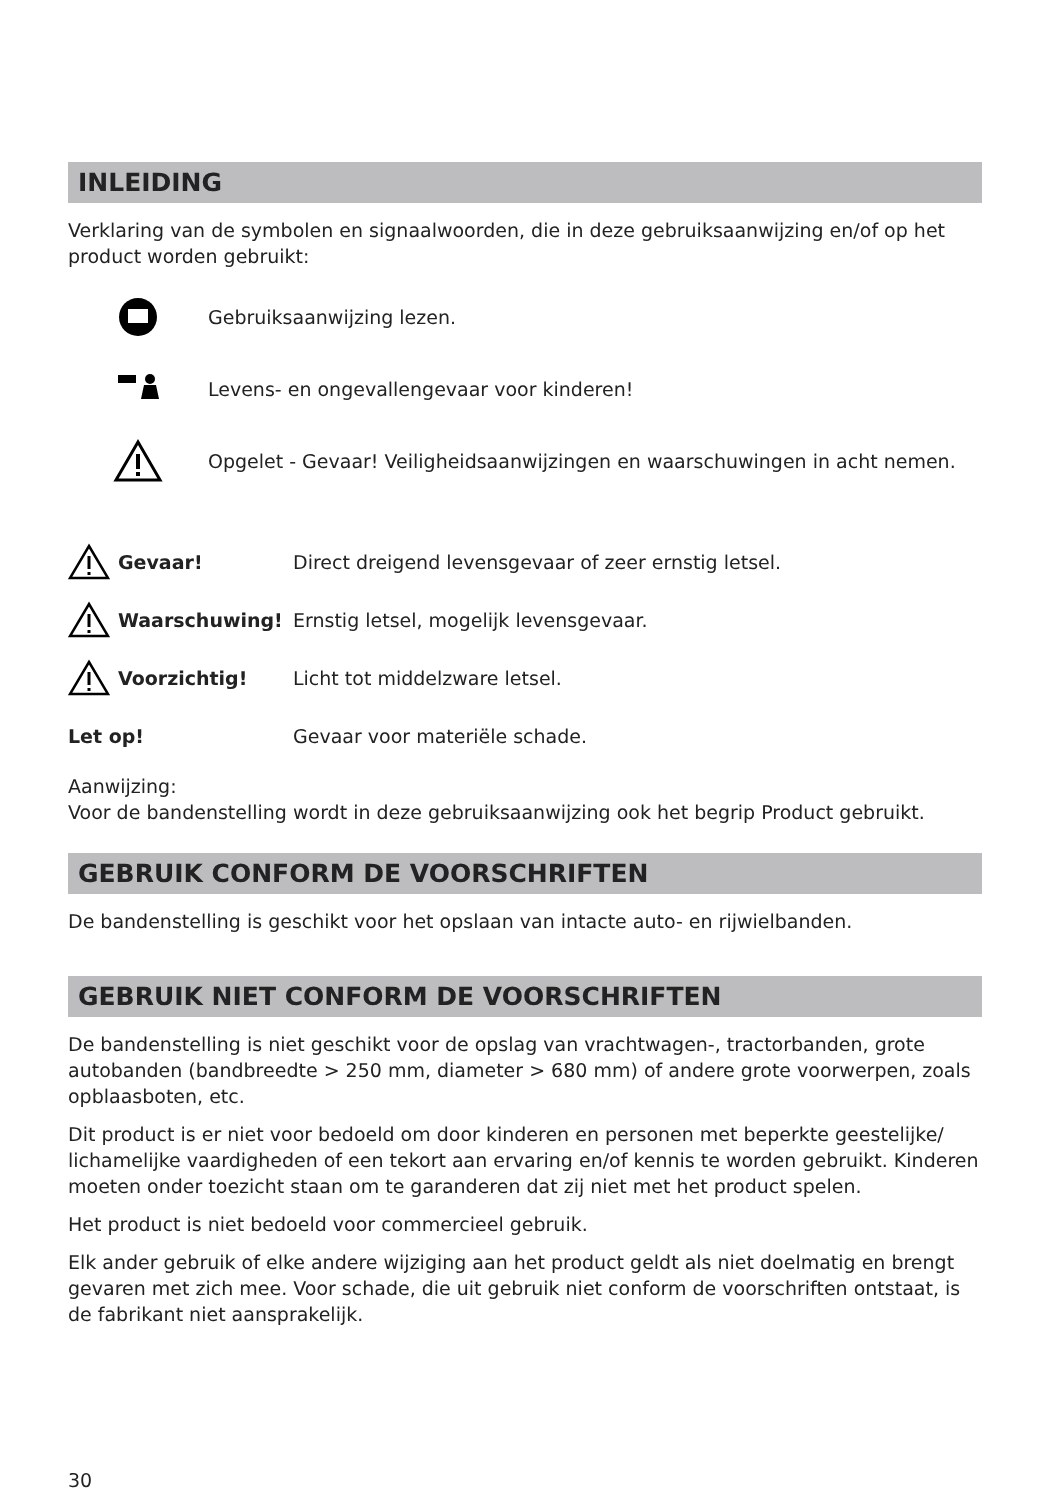INLEIDING
Verklaring van de symbolen en signaalwoorden, die in deze gebruiksaanwijzing en/of op het product worden gebruikt:
Gebruiksaanwijzing lezen.
Levens- en ongevallengevaar voor kinderen!
Opgelet - Gevaar! Veiligheidsaanwijzingen en waarschuwingen in acht nemen.
Gevaar!
Direct dreigend levensgevaar of zeer ernstig letsel.
Waarschuwing!
Ernstig letsel, mogelijk levensgevaar.
Voorzichtig! Licht tot middelzware letsel.
Let op! Gevaar voor materiële schade.
Aanwijzing:
Voor de bandenstelling wordt in deze gebruiksaanwijzing ook het begrip Product gebruikt.
GEBRUIK CONFORM DE VOORSCHRIFTEN
De bandenstelling is geschikt voor het opslaan van intacte auto- en rijwielbanden.
GEBRUIK NIET CONFORM DE VOORSCHRIFTEN
De bandenstelling is niet geschikt voor de opslag van vrachtwagen-, tractorbanden, grote autobanden (bandbreedte > 250 mm, diameter > 680 mm) of andere grote voorwerpen, zoals opblaasboten, etc.
Dit product is er niet voor bedoeld om door kinderen en personen met beperkte geestelijke/ lichamelijke vaardigheden of een tekort aan ervaring en/of kennis te worden gebruikt. Kinderen moeten onder toezicht staan om te garanderen dat zij niet met het product spelen.
Het product is niet bedoeld voor commercieel gebruik.
Elk ander gebruik of elke andere wijziging aan het product geldt als niet doelmatig en brengt gevaren met zich mee. Voor schade, die uit gebruik niet conform de voorschriften ontstaat, is de fabrikant niet aansprakelijk.
30